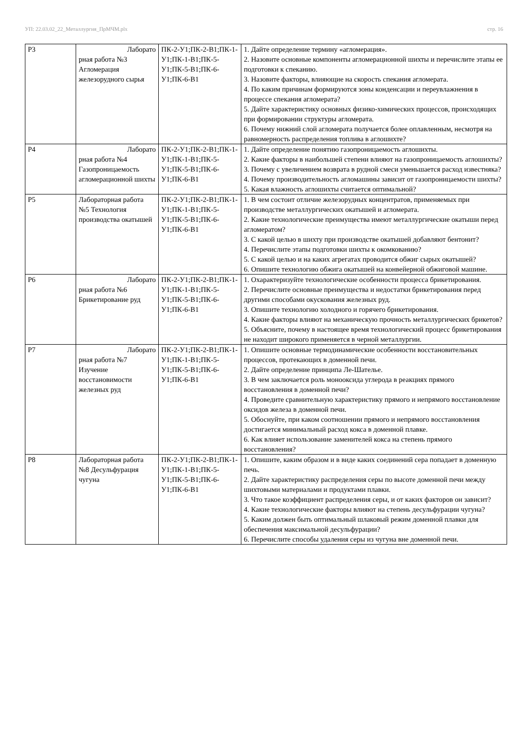УП: 22.03.02_22_Металлургия_ПрМЧМ.plx стр. 16
| Р3 | Лаборато рная работа №3 Агломерация железорудного сырья | ПК-2-У1;ПК-2-В1;ПК-1-У1;ПК-1-В1;ПК-5-У1;ПК-5-В1;ПК-6-У1;ПК-6-В1 | 1. Дайте определение термину «агломерация». 2. Назовите основные компоненты агломерационной шихты и перечислите этапы ее подготовки к спеканию. 3. Назовите факторы, влияющие на скорость спекания агломерата. 4. По каким причинам формируются зоны конденсации и переувлажнения в процессе спекания агломерата? 5. Дайте характеристику основных физико-химических процессов, происходящих при формировании структуры агломерата. 6. Почему нижний слой агломерата получается более оплавленным, несмотря на равномерность распределения топлива в аглошихте? |
| Р4 | Лаборато рная работа №4 Газопроницаемость агломерационной шихты | ПК-2-У1;ПК-2-В1;ПК-1-У1;ПК-1-В1;ПК-5-У1;ПК-5-В1;ПК-6-У1;ПК-6-В1 | 1. Дайте определение понятию газопроницаемость аглошихты. 2. Какие факторы в наибольшей степени влияют на газопроницаемость аглошихты? 3. Почему с увеличением возврата в рудной смеси уменьшается расход известняка? 4. Почему производительность агломашины зависит от газопроницаемости шихты? 5. Какая влажность аглошихты считается оптимальной? |
| Р5 | Лабораторная работа №5 Технология производства окатышей | ПК-2-У1;ПК-2-В1;ПК-1-У1;ПК-1-В1;ПК-5-У1;ПК-5-В1;ПК-6-У1;ПК-6-В1 | 1. В чем состоит отличие железорудных концентратов, применяемых при производстве металлургических окатышей и агломерата. 2. Какие технологические преимущества имеют металлургические окатыши перед агломератом? 3. С какой целью в шихту при производстве окатышей добавляют бентонит? 4. Перечислите этапы подготовки шихты к окомкованию? 5. С какой целью и на каких агрегатах проводится обжиг сырых окатышей? 6. Опишите технологию обжига окатышей на конвейерной обжиговой машине. |
| Р6 | Лаборато рная работа №6 Брикетирование руд | ПК-2-У1;ПК-2-В1;ПК-1-У1;ПК-1-В1;ПК-5-У1;ПК-5-В1;ПК-6-У1;ПК-6-В1 | 1. Охарактеризуйте технологические особенности процесса брикетирования. 2. Перечислите основные преимущества и недостатки брикетирования перед другими способами окускования железных руд. 3. Опишите технологию холодного и горячего брикетирования. 4. Какие факторы влияют на механическую прочность металлургических брикетов? 5. Объясните, почему в настоящее время технологический процесс брикетирования не находит широкого применяется в черной металлургии. |
| Р7 | Лаборато рная работа №7 Изучение восстановимости железных руд | ПК-2-У1;ПК-2-В1;ПК-1-У1;ПК-1-В1;ПК-5-У1;ПК-5-В1;ПК-6-У1;ПК-6-В1 | 1. Опишите основные термодинамические особенности восстановительных процессов, протекающих в доменной печи. 2. Дайте определение принципа Ле-Шателье. 3. В чем заключается роль монооксида углерода в реакциях прямого восстановления в доменной печи? 4. Проведите сравнительную характеристику прямого и непрямого восстановление оксидов железа в доменной печи. 5. Обоснуйте, при каком соотношении прямого и непрямого восстановления достигается минимальный расход кокса в доменной плавке. 6. Как влияет использование заменителей кокса на степень прямого восстановления? |
| Р8 | Лабораторная работа №8 Десульфурация чугуна | ПК-2-У1;ПК-2-В1;ПК-1-У1;ПК-1-В1;ПК-5-У1;ПК-5-В1;ПК-6-У1;ПК-6-В1 | 1. Опишите, каким образом и в виде каких соединений сера попадает в доменную печь. 2. Дайте характеристику распределения серы по высоте доменной печи между шихтовыми материалами и продуктами плавки. 3. Что такое коэффициент распределения серы, и от каких факторов он зависит? 4. Какие технологические факторы влияют на степень десульфурации чугуна? 5. Каким должен быть оптимальный шлаковый режим доменной плавки для обеспечения максимальной десульфурации? 6. Перечислите способы удаления серы из чугуна вне доменной печи. |